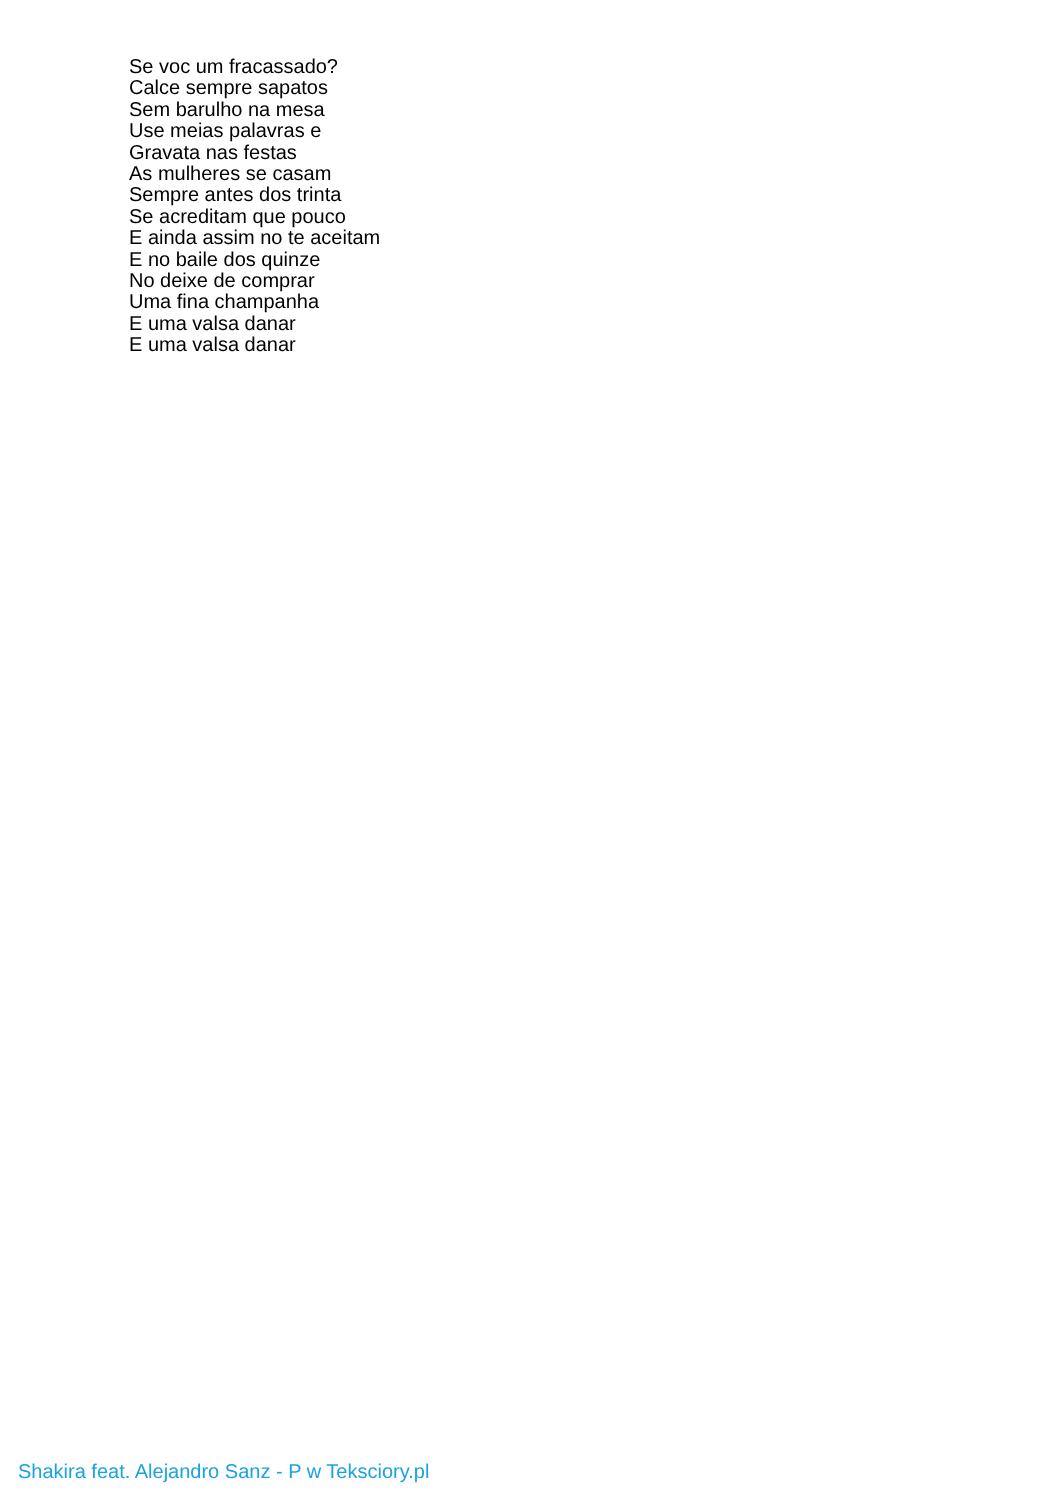Se voc um fracassado?
Calce sempre sapatos
Sem barulho na mesa
Use meias palavras e
Gravata nas festas
As mulheres se casam
Sempre antes dos trinta
Se acreditam que pouco
E ainda assim no te aceitam
E no baile dos quinze
No deixe de comprar
Uma fina champanha
E uma valsa danar
E uma valsa danar
Shakira feat. Alejandro Sanz - P w Teksciory.pl